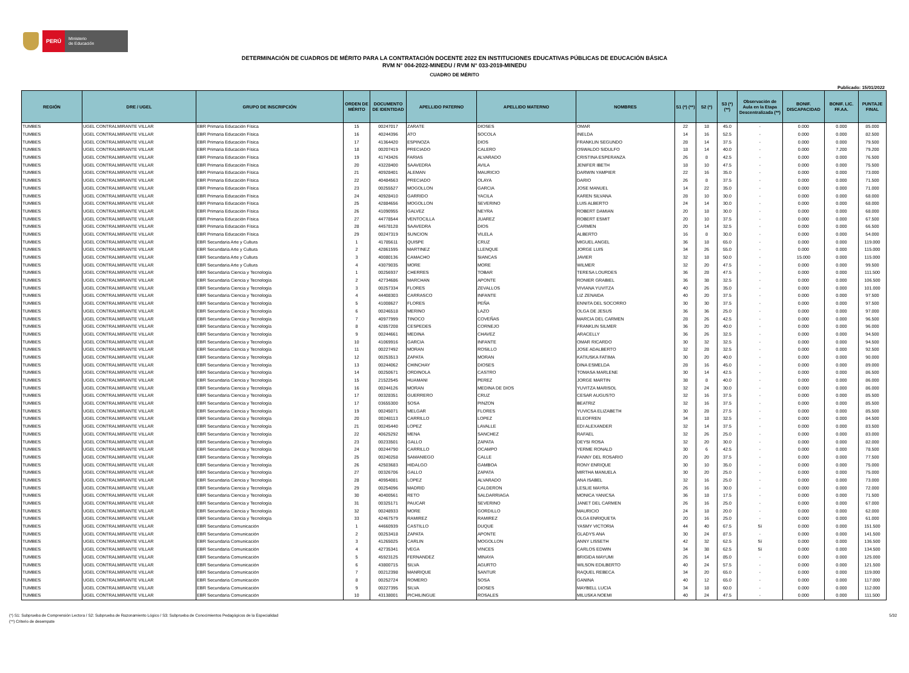PERÚ
Ministerio
de Educación
DETERMINACIÓN DE CUADROS DE MÉRITO PARA LA CONTRATACIÓN DOCENTE 2022 EN INSTITUCIONES EDUCATIVAS PÚBLICAS DE EDUCACIÓN BÁSICA
RVM N° 004-2022-MINEDU / RVM N° 033-2019-MINEDU
CUADRO DE MÉRITO
Publicado: 15/01/2022
| REGIÓN | DRE / UGEL | GRUPO DE INSCRIPCIÓN | ORDEN DE MÉRITO | DOCUMENTO DE IDENTIDAD | APELLIDO PATERNO | APELLIDO MATERNO | NOMBRES | S1 (*) (**) | S2 (*) | S3 (*) (**) | Observación de Aula en la Etapa Descentralizada (**) | BONIF. DISCAPACIDAD | BONIF. LIC. FF.AA. | PUNTAJE FINAL |
| --- | --- | --- | --- | --- | --- | --- | --- | --- | --- | --- | --- | --- | --- | --- |
| TUMBES | UGEL CONTRALMIRANTE VILLAR | EBR Primaria Educación Física | 15 | 00247017 | ZARATE | DIOSES | OMAR | 22 | 18 | 45.0 | - | 0.000 | 0.000 | 85.000 |
| TUMBES | UGEL CONTRALMIRANTE VILLAR | EBR Primaria Educación Física | 16 | 40244396 | ATO | SOCOLA | INELDA | 14 | 16 | 52.5 | - | 0.000 | 0.000 | 82.500 |
| TUMBES | UGEL CONTRALMIRANTE VILLAR | EBR Primaria Educación Física | 17 | 41364420 | ESPINOZA | DIOS | FRANKLIN SEGUNDO | 28 | 14 | 37.5 | - | 0.000 | 0.000 | 79.500 |
| TUMBES | UGEL CONTRALMIRANTE VILLAR | EBR Primaria Educación Física | 18 | 00207419 | PRECIADO | CALERO | OSWALDO SIDULFO | 18 | 14 | 40.0 | - | 0.000 | 7.200 | 79.200 |
| TUMBES | UGEL CONTRALMIRANTE VILLAR | EBR Primaria Educación Física | 19 | 41743426 | FARIAS | ALVARADO | CRISTINA ESPERANZA | 26 | 8 | 42.5 | - | 0.000 | 0.000 | 76.500 |
| TUMBES | UGEL CONTRALMIRANTE VILLAR | EBR Primaria Educación Física | 20 | 43228400 | SAAVEDRA | AVILA | JENIFER IBETH | 18 | 10 | 47.5 | - | 0.000 | 0.000 | 75.500 |
| TUMBES | UGEL CONTRALMIRANTE VILLAR | EBR Primaria Educación Física | 21 | 40928401 | ALEMAN | MAURICIO | DARWIN YAMPIER | 22 | 16 | 35.0 | - | 0.000 | 0.000 | 73.000 |
| TUMBES | UGEL CONTRALMIRANTE VILLAR | EBR Primaria Educación Física | 22 | 40484563 | PRECIADO | OLAYA | DARIO | 26 | 8 | 37.5 | - | 0.000 | 0.000 | 71.500 |
| TUMBES | UGEL CONTRALMIRANTE VILLAR | EBR Primaria Educación Física | 23 | 00255527 | MOGOLLON | GARCIA | JOSE MANUEL | 14 | 22 | 35.0 | - | 0.000 | 0.000 | 71.000 |
| TUMBES | UGEL CONTRALMIRANTE VILLAR | EBR Primaria Educación Física | 24 | 40928410 | GARRIDO | YACILA | KAREN SILVANA | 28 | 10 | 30.0 | - | 0.000 | 0.000 | 68.000 |
| TUMBES | UGEL CONTRALMIRANTE VILLAR | EBR Primaria Educación Física | 25 | 42884656 | MOGOLLON | SEVERINO | LUIS ALBERTO | 24 | 14 | 30.0 | - | 0.000 | 0.000 | 68.000 |
| TUMBES | UGEL CONTRALMIRANTE VILLAR | EBR Primaria Educación Física | 26 | 41090955 | GALVEZ | NEYRA | ROBERT DAMIAN | 20 | 18 | 30.0 | - | 0.000 | 0.000 | 68.000 |
| TUMBES | UGEL CONTRALMIRANTE VILLAR | EBR Primaria Educación Física | 27 | 44778544 | VENTOCILLA | JUAREZ | ROBERT ESMIT | 20 | 10 | 37.5 | - | 0.000 | 0.000 | 67.500 |
| TUMBES | UGEL CONTRALMIRANTE VILLAR | EBR Primaria Educación Física | 28 | 44578128 | SAAVEDRA | DIOS | CARMEN | 20 | 14 | 32.5 | - | 0.000 | 0.000 | 66.500 |
| TUMBES | UGEL CONTRALMIRANTE VILLAR | EBR Primaria Educación Física | 29 | 00247319 | SUNCION | VILELA | ALBERTO | 16 | 8 | 30.0 | - | 0.000 | 0.000 | 54.000 |
| TUMBES | UGEL CONTRALMIRANTE VILLAR | EBR Secundaria Arte y Cultura | 1 | 41785611 | QUISPE | CRUZ | MIGUEL ANGEL | 36 | 18 | 65.0 | - | 0.000 | 0.000 | 119.000 |
| TUMBES | UGEL CONTRALMIRANTE VILLAR | EBR Secundaria Arte y Cultura | 2 | 42861595 | MARTINEZ | LLENQUE | JORGE LUIS | 34 | 26 | 55.0 | - | 0.000 | 0.000 | 115.000 |
| TUMBES | UGEL CONTRALMIRANTE VILLAR | EBR Secundaria Arte y Cultura | 3 | 40080136 | CAMACHO | SIANCAS | JAVIER | 32 | 18 | 50.0 | - | 15.000 | 0.000 | 115.000 |
| TUMBES | UGEL CONTRALMIRANTE VILLAR | EBR Secundaria Arte y Cultura | 4 | 43079035 | MORE | MORE | WILMER | 32 | 20 | 47.5 | - | 0.000 | 0.000 | 99.500 |
| TUMBES | UGEL CONTRALMIRANTE VILLAR | EBR Secundaria Ciencia y Tecnología | 1 | 00256937 | CHERRES | TOBAR | TERESA LOURDES | 36 | 28 | 47.5 | - | 0.000 | 0.000 | 111.500 |
| TUMBES | UGEL CONTRALMIRANTE VILLAR | EBR Secundaria Ciencia y Tecnología | 2 | 42734686 | MARCHAN | APONTE | RONIER GRABIEL | 36 | 38 | 32.5 | - | 0.000 | 0.000 | 106.500 |
| TUMBES | UGEL CONTRALMIRANTE VILLAR | EBR Secundaria Ciencia y Tecnología | 3 | 00257334 | FLORES | ZEVALLOS | VIVIANA YUVITZA | 40 | 26 | 35.0 | - | 0.000 | 0.000 | 101.000 |
| TUMBES | UGEL CONTRALMIRANTE VILLAR | EBR Secundaria Ciencia y Tecnología | 4 | 44408303 | CARRASCO | INFANTE | LIZ ZENAIDA | 40 | 20 | 37.5 | - | 0.000 | 0.000 | 97.500 |
| TUMBES | UGEL CONTRALMIRANTE VILLAR | EBR Secundaria Ciencia y Tecnología | 5 | 41008627 | FLORES | PEÑA | ENNITA DEL SOCORRO | 30 | 30 | 37.5 | - | 0.000 | 0.000 | 97.500 |
| TUMBES | UGEL CONTRALMIRANTE VILLAR | EBR Secundaria Ciencia y Tecnología | 6 | 00246518 | MERINO | LAZO | OLGA DE JESUS | 36 | 36 | 25.0 | - | 0.000 | 0.000 | 97.000 |
| TUMBES | UGEL CONTRALMIRANTE VILLAR | EBR Secundaria Ciencia y Tecnología | 7 | 40977999 | TINOCO | COVEÑAS | MARCIA DEL CARMEN | 28 | 26 | 42.5 | - | 0.000 | 0.000 | 96.500 |
| TUMBES | UGEL CONTRALMIRANTE VILLAR | EBR Secundaria Ciencia y Tecnología | 8 | 42857208 | CESPEDES | CORNEJO | FRANKLIN SILMER | 36 | 20 | 40.0 | - | 0.000 | 0.000 | 96.000 |
| TUMBES | UGEL CONTRALMIRANTE VILLAR | EBR Secundaria Ciencia y Tecnología | 9 | 00244661 | MEDINA | CHAVEZ | ARACELLY | 36 | 26 | 32.5 | - | 0.000 | 0.000 | 94.500 |
| TUMBES | UGEL CONTRALMIRANTE VILLAR | EBR Secundaria Ciencia y Tecnología | 10 | 41069916 | GARCIA | INFANTE | OMAR RICARDO | 30 | 32 | 32.5 | - | 0.000 | 0.000 | 94.500 |
| TUMBES | UGEL CONTRALMIRANTE VILLAR | EBR Secundaria Ciencia y Tecnología | 11 | 00227492 | MORAN | ROSILLO | JOSE ADALBERTO | 32 | 28 | 32.5 | - | 0.000 | 0.000 | 92.500 |
| TUMBES | UGEL CONTRALMIRANTE VILLAR | EBR Secundaria Ciencia y Tecnología | 12 | 00253513 | ZAPATA | MORAN | KATIUSKA FATIMA | 30 | 20 | 40.0 | - | 0.000 | 0.000 | 90.000 |
| TUMBES | UGEL CONTRALMIRANTE VILLAR | EBR Secundaria Ciencia y Tecnología | 13 | 00244062 | CHINCHAY | DIOSES | DINA ESMELDA | 28 | 16 | 45.0 | - | 0.000 | 0.000 | 89.000 |
| TUMBES | UGEL CONTRALMIRANTE VILLAR | EBR Secundaria Ciencia y Tecnología | 14 | 00250671 | ORDINOLA | CASTRO | TOMASA MARLENE | 30 | 14 | 42.5 | - | 0.000 | 0.000 | 86.500 |
| TUMBES | UGEL CONTRALMIRANTE VILLAR | EBR Secundaria Ciencia y Tecnología | 15 | 21522545 | HUAMANI | PEREZ | JORGE MARTIN | 38 | 8 | 40.0 | - | 0.000 | 0.000 | 86.000 |
| TUMBES | UGEL CONTRALMIRANTE VILLAR | EBR Secundaria Ciencia y Tecnología | 16 | 00244126 | MORAN | MEDINA DE DIOS | YUVITZA MARISOL | 32 | 24 | 30.0 | - | 0.000 | 0.000 | 86.000 |
| TUMBES | UGEL CONTRALMIRANTE VILLAR | EBR Secundaria Ciencia y Tecnología | 17 | 00328351 | GUERRERO | CRUZ | CESAR AUGUSTO | 32 | 16 | 37.5 | - | 0.000 | 0.000 | 85.500 |
| TUMBES | UGEL CONTRALMIRANTE VILLAR | EBR Secundaria Ciencia y Tecnología | 17 | 03655300 | SOSA | PINZON | BEATRIZ | 32 | 16 | 37.5 | - | 0.000 | 0.000 | 85.500 |
| TUMBES | UGEL CONTRALMIRANTE VILLAR | EBR Secundaria Ciencia y Tecnología | 19 | 00245071 | MELGAR | FLORES | YUVICSA ELIZABETH | 30 | 28 | 27.5 | - | 0.000 | 0.000 | 85.500 |
| TUMBES | UGEL CONTRALMIRANTE VILLAR | EBR Secundaria Ciencia y Tecnología | 20 | 00248113 | CARRILLO | LOPEZ | ELEOFREN | 34 | 18 | 32.5 | - | 0.000 | 0.000 | 84.500 |
| TUMBES | UGEL CONTRALMIRANTE VILLAR | EBR Secundaria Ciencia y Tecnología | 21 | 00245440 | LOPEZ | LAVALLE | EDI ALEXANDER | 32 | 14 | 37.5 | - | 0.000 | 0.000 | 83.500 |
| TUMBES | UGEL CONTRALMIRANTE VILLAR | EBR Secundaria Ciencia y Tecnología | 22 | 40625292 | MENA | SANCHEZ | RAFAEL | 32 | 26 | 25.0 | - | 0.000 | 0.000 | 83.000 |
| TUMBES | UGEL CONTRALMIRANTE VILLAR | EBR Secundaria Ciencia y Tecnología | 23 | 00233501 | GALLO | ZAPATA | DEYSI ROSA | 32 | 20 | 30.0 | - | 0.000 | 0.000 | 82.000 |
| TUMBES | UGEL CONTRALMIRANTE VILLAR | EBR Secundaria Ciencia y Tecnología | 24 | 00244790 | CARRILLO | OCAMPO | YERME RONALD | 30 | 6 | 42.5 | - | 0.000 | 0.000 | 78.500 |
| TUMBES | UGEL CONTRALMIRANTE VILLAR | EBR Secundaria Ciencia y Tecnología | 25 | 00240258 | SAMANIEGO | CALLE | FANNY DEL ROSARIO | 20 | 20 | 37.5 | - | 0.000 | 0.000 | 77.500 |
| TUMBES | UGEL CONTRALMIRANTE VILLAR | EBR Secundaria Ciencia y Tecnología | 26 | 42503683 | HIDALGO | GAMBOA | RONY ENRIQUE | 30 | 10 | 35.0 | - | 0.000 | 0.000 | 75.000 |
| TUMBES | UGEL CONTRALMIRANTE VILLAR | EBR Secundaria Ciencia y Tecnología | 27 | 00326706 | GALLO | ZAPATA | MIRTHA MANUELA | 30 | 20 | 25.0 | - | 0.000 | 0.000 | 75.000 |
| TUMBES | UGEL CONTRALMIRANTE VILLAR | EBR Secundaria Ciencia y Tecnología | 28 | 40954081 | LOPEZ | ALVARADO | ANA ISABEL | 32 | 16 | 25.0 | - | 0.000 | 0.000 | 73.000 |
| TUMBES | UGEL CONTRALMIRANTE VILLAR | EBR Secundaria Ciencia y Tecnología | 29 | 00254096 | MADRID | CALDERON | LESLIE MAYRA | 26 | 16 | 30.0 | - | 0.000 | 0.000 | 72.000 |
| TUMBES | UGEL CONTRALMIRANTE VILLAR | EBR Secundaria Ciencia y Tecnología | 30 | 40400561 | RETO | SALDARRIAGA | MONICA YANICSA | 36 | 18 | 17.5 | - | 0.000 | 0.000 | 71.500 |
| TUMBES | UGEL CONTRALMIRANTE VILLAR | EBR Secundaria Ciencia y Tecnología | 31 | 00325171 | PAUCAR | SEVERINO | JANET DEL CARMEN | 26 | 16 | 25.0 | - | 0.000 | 0.000 | 67.000 |
| TUMBES | UGEL CONTRALMIRANTE VILLAR | EBR Secundaria Ciencia y Tecnología | 32 | 00248933 | MORE | GORDILLO | MAURICIO | 24 | 18 | 20.0 | - | 0.000 | 0.000 | 62.000 |
| TUMBES | UGEL CONTRALMIRANTE VILLAR | EBR Secundaria Ciencia y Tecnología | 33 | 42467579 | RAMIREZ | RAMIREZ | OLGA ENRIQUETA | 20 | 16 | 25.0 | - | 0.000 | 0.000 | 61.000 |
| TUMBES | UGEL CONTRALMIRANTE VILLAR | EBR Secundaria Comunicación | 1 | 44660939 | CASTILLO | DUQUE | YASMY VICTORIA | 44 | 40 | 67.5 | Sí | 0.000 | 0.000 | 151.500 |
| TUMBES | UGEL CONTRALMIRANTE VILLAR | EBR Secundaria Comunicación | 2 | 00253418 | ZAPATA | APONTE | GLADYS ANA | 30 | 24 | 87.5 | - | 0.000 | 0.000 | 141.500 |
| TUMBES | UGEL CONTRALMIRANTE VILLAR | EBR Secundaria Comunicación | 3 | 41265025 | CARLIN | MOGOLLON | ANNY LISSETH | 42 | 32 | 62.5 | Sí | 0.000 | 0.000 | 136.500 |
| TUMBES | UGEL CONTRALMIRANTE VILLAR | EBR Secundaria Comunicación | 4 | 42735341 | VEGA | VINCES | CARLOS EDWIN | 34 | 38 | 62.5 | Sí | 0.000 | 0.000 | 134.500 |
| TUMBES | UGEL CONTRALMIRANTE VILLAR | EBR Secundaria Comunicación | 5 | 45923125 | FERNANDEZ | MINAYA | BRIGIDA MAYUMI | 26 | 14 | 85.0 | - | 0.000 | 0.000 | 125.000 |
| TUMBES | UGEL CONTRALMIRANTE VILLAR | EBR Secundaria Comunicación | 6 | 43800715 | SILVA | AGURTO | WILSON EDILBERTO | 40 | 24 | 57.5 | - | 0.000 | 0.000 | 121.500 |
| TUMBES | UGEL CONTRALMIRANTE VILLAR | EBR Secundaria Comunicación | 7 | 00212398 | MANRIQUE | SANTUR | RAQUEL REBECA | 34 | 20 | 65.0 | - | 0.000 | 0.000 | 119.000 |
| TUMBES | UGEL CONTRALMIRANTE VILLAR | EBR Secundaria Comunicación | 8 | 00252724 | ROMERO | SOSA | GANINA | 40 | 12 | 65.0 | - | 0.000 | 0.000 | 117.000 |
| TUMBES | UGEL CONTRALMIRANTE VILLAR | EBR Secundaria Comunicación | 9 | 00227395 | SILVA | DIOSES | MAYBELL LUCIA | 34 | 18 | 60.0 | - | 0.000 | 0.000 | 112.000 |
| TUMBES | UGEL CONTRALMIRANTE VILLAR | EBR Secundaria Comunicación | 10 | 43138001 | PICHILINGUE | ROSALES | MILUSKA NOEMI | 40 | 24 | 47.5 | - | 0.000 | 0.000 | 111.500 |
(*) S1: Subprueba de Comprensión Lectora / S2: Subprueba de Razonamiento Lógico / S3: Subprueba de Conocimientos Pedagógicos de la Especialidad
(**) Criterio de desempate
5/32